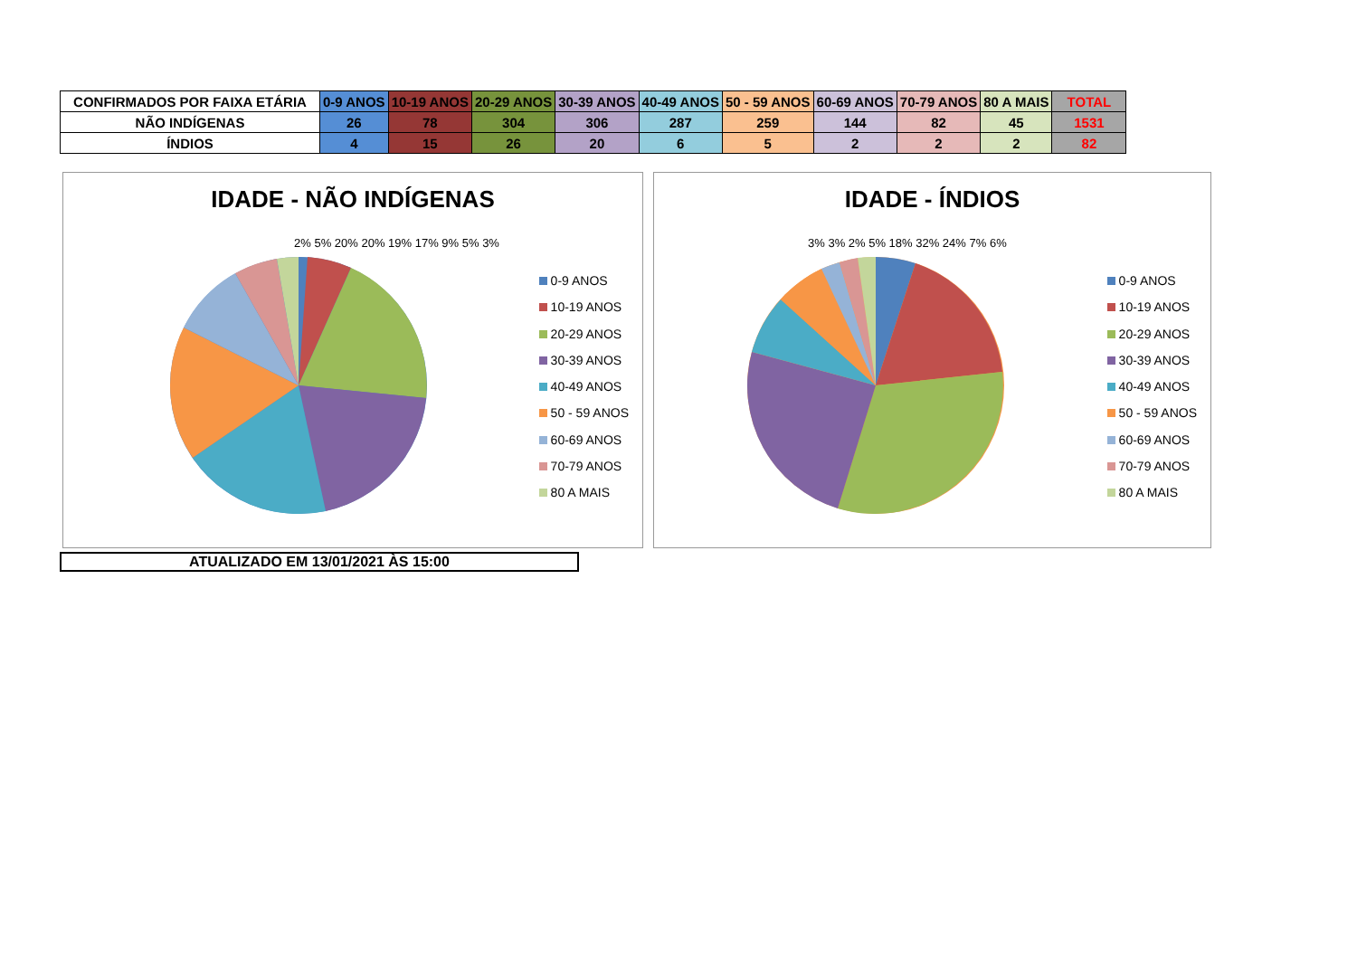| CONFIRMADOS POR FAIXA ETÁRIA | 0-9 ANOS | 10-19 ANOS | 20-29 ANOS | 30-39 ANOS | 40-49 ANOS | 50 - 59 ANOS | 60-69 ANOS | 70-79 ANOS | 80 A MAIS | TOTAL |
| NÃO INDÍGENAS | 26 | 78 | 304 | 306 | 287 | 259 | 144 | 82 | 45 | 1531 |
| ÍNDIOS | 4 | 15 | 26 | 20 | 6 | 5 | 2 | 2 | 2 | 82 |
IDADE - NÃO INDÍGENAS
0-9 ANOS
10-19 ANOS
20-29 ANOS
30-39 ANOS
40-49 ANOS
50 - 59 ANOS
60-69 ANOS
70-79 ANOS
80 A MAIS
2% 5% 20% 20% 19% 17% 9% 5% 3%
IDADE - ÍNDIOS
0-9 ANOS
10-19 ANOS
20-29 ANOS
30-39 ANOS
40-49 ANOS
50 - 59 ANOS
60-69 ANOS
70-79 ANOS
80 A MAIS
3% 3% 2% 5% 18% 32% 24% 7% 6%
ATUALIZADO EM 13/01/2021 ÀS 15:00